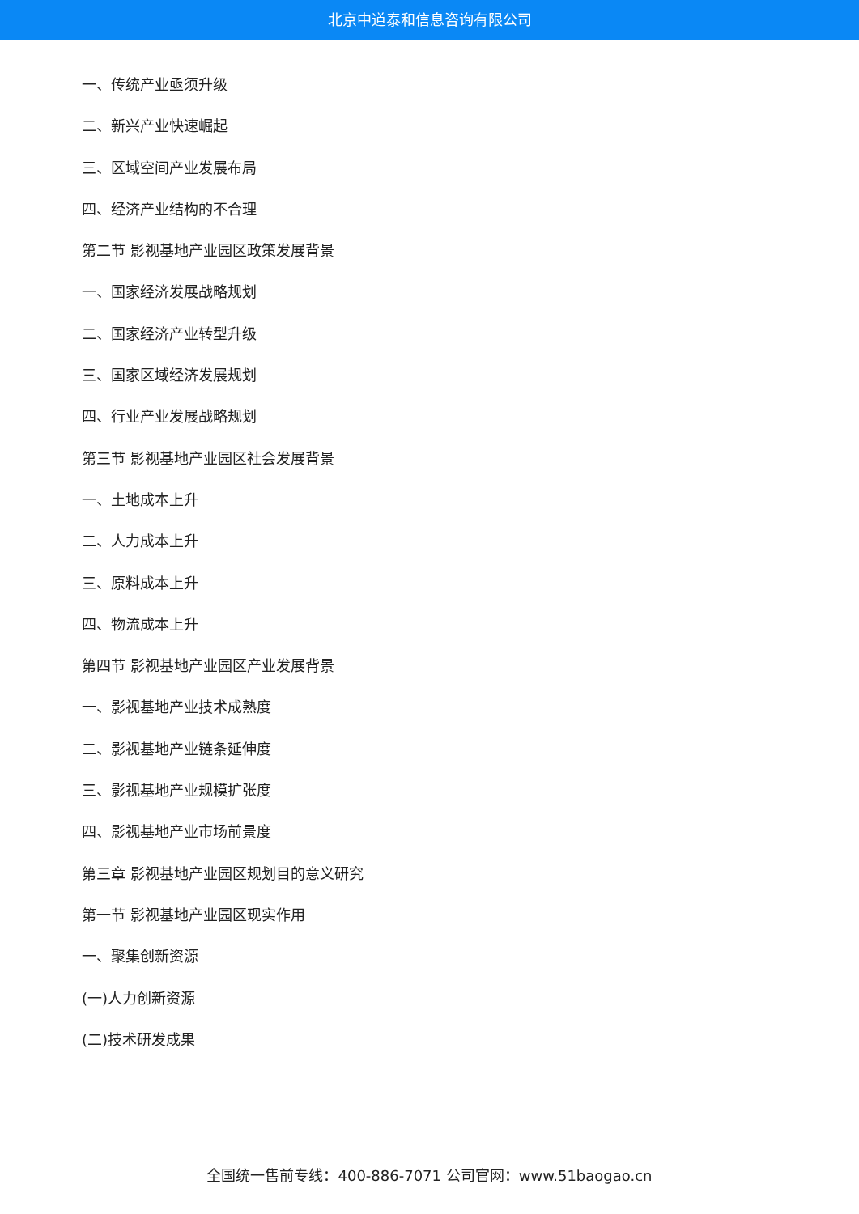北京中道泰和信息咨询有限公司
一、传统产业亟须升级
二、新兴产业快速崛起
三、区域空间产业发展布局
四、经济产业结构的不合理
第二节 影视基地产业园区政策发展背景
一、国家经济发展战略规划
二、国家经济产业转型升级
三、国家区域经济发展规划
四、行业产业发展战略规划
第三节 影视基地产业园区社会发展背景
一、土地成本上升
二、人力成本上升
三、原料成本上升
四、物流成本上升
第四节 影视基地产业园区产业发展背景
一、影视基地产业技术成熟度
二、影视基地产业链条延伸度
三、影视基地产业规模扩张度
四、影视基地产业市场前景度
第三章 影视基地产业园区规划目的意义研究
第一节 影视基地产业园区现实作用
一、聚集创新资源
(一)人力创新资源
(二)技术研发成果
全国统一售前专线：400-886-7071 公司官网：www.51baogao.cn